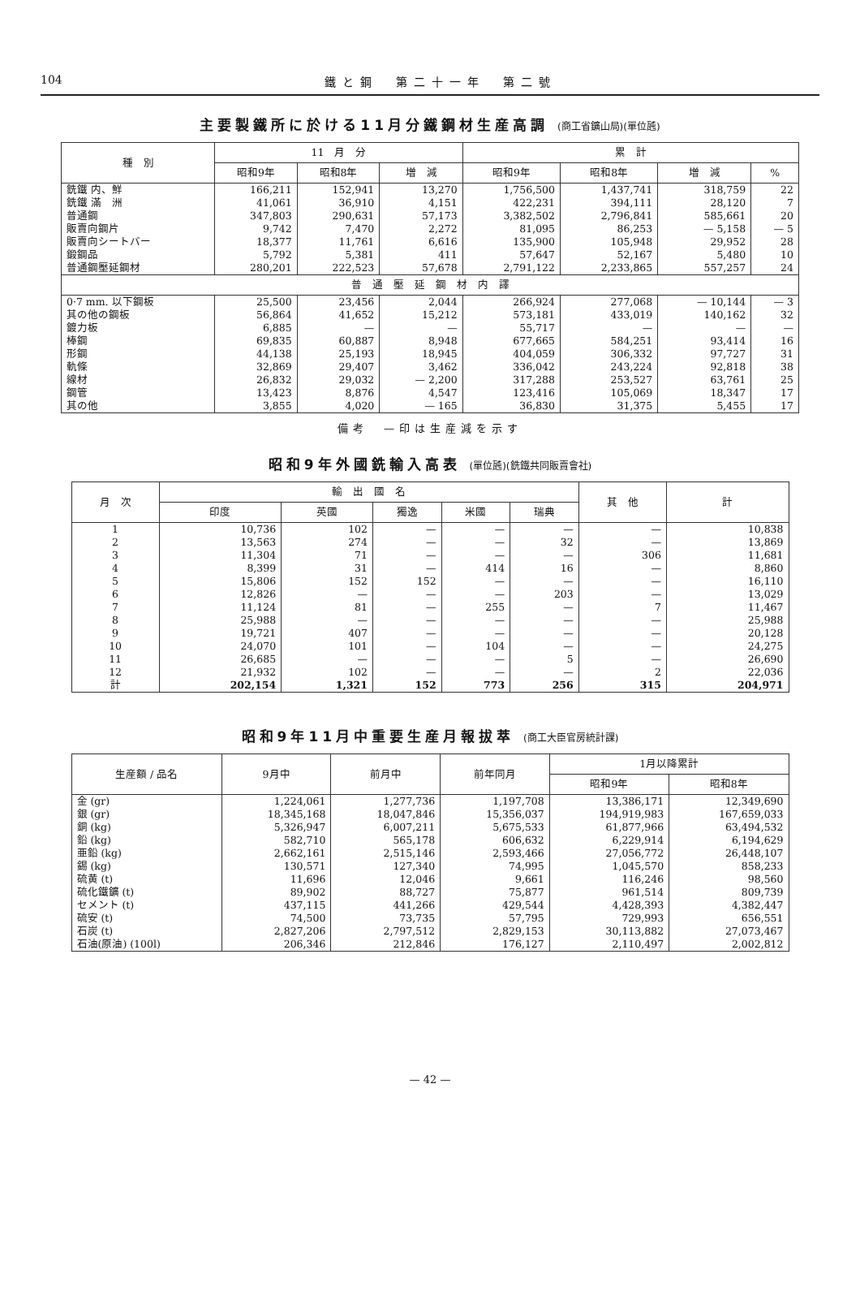104 鐵と鋼　第二十一年　第二號
主要製鐵所に於ける11月分鐵鋼材生産高調 (商工省鑛山局)(單位瓲)
| 種 別 | 11 月 分 | | | 累 計 | | | |
| --- | --- | --- | --- | --- | --- | --- | --- |
| | 昭和9年 | 昭和8年 | 増 減 | 昭和9年 | 昭和8年 | 増 減 | % |
| 銑鐵 内、鮮 | 166,211 | 152,941 | 13,270 | 1,756,500 | 1,437,741 | 318,759 | 22 |
| 銑鐵 滿 洲 | 41,061 | 36,910 | 4,151 | 422,231 | 394,111 | 28,120 | 7 |
| 普通鋼 | 347,803 | 290,631 | 57,173 | 3,382,502 | 2,796,841 | 585,661 | 20 |
| 販賣向鋼片 | 9,742 | 7,470 | 2,272 | 81,095 | 86,253 | — 5,158 | — 5 |
| 販賣向シートバー | 18,377 | 11,761 | 6,616 | 135,900 | 105,948 | 29,952 | 28 |
| 鍛鋼品 | 5,792 | 5,381 | 411 | 57,647 | 52,167 | 5,480 | 10 |
| 普通鋼壓延鋼材 | 280,201 | 222,523 | 57,678 | 2,791,122 | 2,233,865 | 557,257 | 24 |
| 普 通 壓 延 鋼 材 内 譯 | | | | | | | |
| 0·7 mm. 以下鋼板 | 25,500 | 23,456 | 2,044 | 266,924 | 277,068 | — 10,144 | — 3 |
| 其の他の鋼板 | 56,864 | 41,652 | 15,212 | 573,181 | 433,019 | 140,162 | 32 |
| 鍍力板 | 6,885 | — | — | 55,717 | — | — | — |
| 棒鋼 | 69,835 | 60,887 | 8,948 | 677,665 | 584,251 | 93,414 | 16 |
| 形鋼 | 44,138 | 25,193 | 18,945 | 404,059 | 306,332 | 97,727 | 31 |
| 軌條 | 32,869 | 29,407 | 3,462 | 336,042 | 243,224 | 92,818 | 38 |
| 線材 | 26,832 | 29,032 | — 2,200 | 317,288 | 253,527 | 63,761 | 25 |
| 鋼管 | 13,423 | 8,876 | 4,547 | 123,416 | 105,069 | 18,347 | 17 |
| 其の他 | 3,855 | 4,020 | — 165 | 36,830 | 31,375 | 5,455 | 17 |
備考　—印は生産減を示す
昭和9年外國銑輸入高表 (單位瓲)(銑鐵共同販賣會社)
| 月 次 | 輸 出 國 名 | | | | | 其 他 | 計 |
| --- | --- | --- | --- | --- | --- | --- | --- |
| | 印度 | 英國 | 獨逸 | 米國 | 瑞典 | | |
| 1 | 10,736 | 102 | — | — | — | — | 10,838 |
| 2 | 13,563 | 274 | — | — | 32 | — | 13,869 |
| 3 | 11,304 | 71 | — | — | — | 306 | 11,681 |
| 4 | 8,399 | 31 | — | 414 | 16 | — | 8,860 |
| 5 | 15,806 | 152 | 152 | — | — | — | 16,110 |
| 6 | 12,826 | — | — | — | 203 | — | 13,029 |
| 7 | 11,124 | 81 | — | 255 | — | 7 | 11,467 |
| 8 | 25,988 | — | — | — | — | — | 25,988 |
| 9 | 19,721 | 407 | — | — | — | — | 20,128 |
| 10 | 24,070 | 101 | — | 104 | — | — | 24,275 |
| 11 | 26,685 | — | — | — | 5 | — | 26,690 |
| 12 | 21,932 | 102 | — | — | — | 2 | 22,036 |
| 計 | 202,154 | 1,321 | 152 | 773 | 256 | 315 | 204,971 |
昭和9年11月中重要生産月報拔萃 (商工大臣官房統計課)
| 生産額 / 品名 | 9月中 | 前月中 | 前年同月 | 1月以降累計 | |
| --- | --- | --- | --- | --- | --- |
| | | | | 昭和9年 | 昭和8年 |
| 金 (gr) | 1,224,061 | 1,277,736 | 1,197,708 | 13,386,171 | 12,349,690 |
| 銀 (gr) | 18,345,168 | 18,047,846 | 15,356,037 | 194,919,983 | 167,659,033 |
| 銅 (kg) | 5,326,947 | 6,007,211 | 5,675,533 | 61,877,966 | 63,494,532 |
| 鉛 (kg) | 582,710 | 565,178 | 606,632 | 6,229,914 | 6,194,629 |
| 亜鉛 (kg) | 2,662,161 | 2,515,146 | 2,593,466 | 27,056,772 | 26,448,107 |
| 錫 (kg) | 130,571 | 127,340 | 74,995 | 1,045,570 | 858,233 |
| 硫黄 (t) | 11,696 | 12,046 | 9,661 | 116,246 | 98,560 |
| 硫化鐵鑛 (t) | 89,902 | 88,727 | 75,877 | 961,514 | 809,739 |
| セメント (t) | 437,115 | 441,266 | 429,544 | 4,428,393 | 4,382,447 |
| 硫安 (t) | 74,500 | 73,735 | 57,795 | 729,993 | 656,551 |
| 石炭 (t) | 2,827,206 | 2,797,512 | 2,829,153 | 30,113,882 | 27,073,467 |
| 石油(原油) (100l) | 206,346 | 212,846 | 176,127 | 2,110,497 | 2,002,812 |
— 42 —